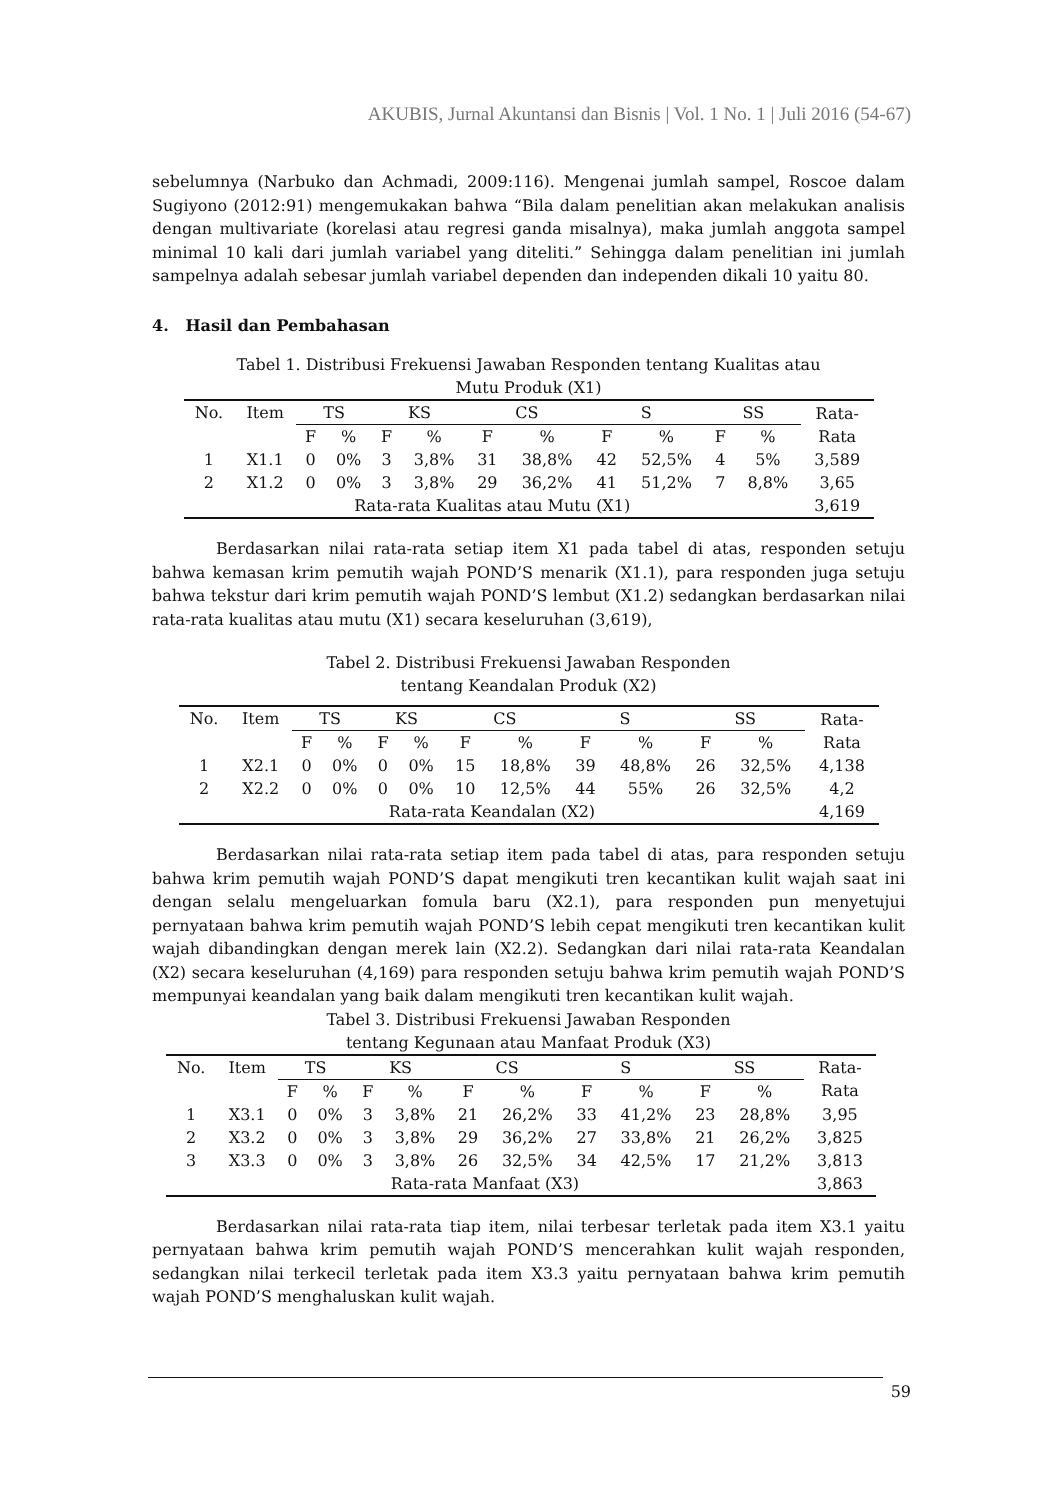AKUBIS, Jurnal Akuntansi dan Bisnis | Vol. 1 No. 1 | Juli 2016 (54-67)
sebelumnya (Narbuko dan Achmadi, 2009:116). Mengenai jumlah sampel, Roscoe dalam Sugiyono (2012:91) mengemukakan bahwa “Bila dalam penelitian akan melakukan analisis dengan multivariate (korelasi atau regresi ganda misalnya), maka jumlah anggota sampel minimal 10 kali dari jumlah variabel yang diteliti.” Sehingga dalam penelitian ini jumlah sampelnya adalah sebesar jumlah variabel dependen dan independen dikali 10 yaitu 80.
4. Hasil dan Pembahasan
Tabel 1. Distribusi Frekuensi Jawaban Responden tentang Kualitas atau
Mutu Produk (X1)
| No. | Item | TS | | KS | | CS | | S | | SS | | Rata- Rata |
| | | F | % | F | % | F | % | F | % | F | % | |
| 1 | X1.1 | 0 | 0% | 3 | 3,8% | 31 | 38,8% | 42 | 52,5% | 4 | 5% | 3,589 |
| 2 | X1.2 | 0 | 0% | 3 | 3,8% | 29 | 36,2% | 41 | 51,2% | 7 | 8,8% | 3,65 |
| Rata-rata Kualitas atau Mutu (X1) | | | | | | | | | | | | 3,619 |
Berdasarkan nilai rata-rata setiap item X1 pada tabel di atas, responden setuju bahwa kemasan krim pemutih wajah POND’S menarik (X1.1), para responden juga setuju bahwa tekstur dari krim pemutih wajah POND’S lembut (X1.2) sedangkan berdasarkan nilai rata-rata kualitas atau mutu (X1) secara keseluruhan (3,619),
Tabel 2. Distribusi Frekuensi Jawaban Responden
tentang Keandalan Produk (X2)
| No. | Item | TS | | KS | | CS | | S | | SS | | Rata- Rata |
| | | F | % | F | % | F | % | F | % | F | % | |
| 1 | X2.1 | 0 | 0% | 0 | 0% | 15 | 18,8% | 39 | 48,8% | 26 | 32,5% | 4,138 |
| 2 | X2.2 | 0 | 0% | 0 | 0% | 10 | 12,5% | 44 | 55% | 26 | 32,5% | 4,2 |
| Rata-rata Keandalan (X2) | | | | | | | | | | | | 4,169 |
Berdasarkan nilai rata-rata setiap item pada tabel di atas, para responden setuju bahwa krim pemutih wajah POND’S dapat mengikuti tren kecantikan kulit wajah saat ini dengan selalu mengeluarkan fomula baru (X2.1), para responden pun menyetujui pernyataan bahwa krim pemutih wajah POND’S lebih cepat mengikuti tren kecantikan kulit wajah dibandingkan dengan merek lain (X2.2). Sedangkan dari nilai rata-rata Keandalan (X2) secara keseluruhan (4,169) para responden setuju bahwa krim pemutih wajah POND’S mempunyai keandalan yang baik dalam mengikuti tren kecantikan kulit wajah.
Tabel 3. Distribusi Frekuensi Jawaban Responden
tentang Kegunaan atau Manfaat Produk (X3)
| No. | Item | TS | | KS | | CS | | S | | SS | | Rata- Rata |
| | | F | % | F | % | F | % | F | % | F | % | |
| 1 | X3.1 | 0 | 0% | 3 | 3,8% | 21 | 26,2% | 33 | 41,2% | 23 | 28,8% | 3,95 |
| 2 | X3.2 | 0 | 0% | 3 | 3,8% | 29 | 36,2% | 27 | 33,8% | 21 | 26,2% | 3,825 |
| 3 | X3.3 | 0 | 0% | 3 | 3,8% | 26 | 32,5% | 34 | 42,5% | 17 | 21,2% | 3,813 |
| Rata-rata Manfaat (X3) | | | | | | | | | | | | 3,863 |
Berdasarkan nilai rata-rata tiap item, nilai terbesar terletak pada item X3.1 yaitu pernyataan bahwa krim pemutih wajah POND’S mencerahkan kulit wajah responden, sedangkan nilai terkecil terletak pada item X3.3 yaitu pernyataan bahwa krim pemutih wajah POND’S menghaluskan kulit wajah.
59